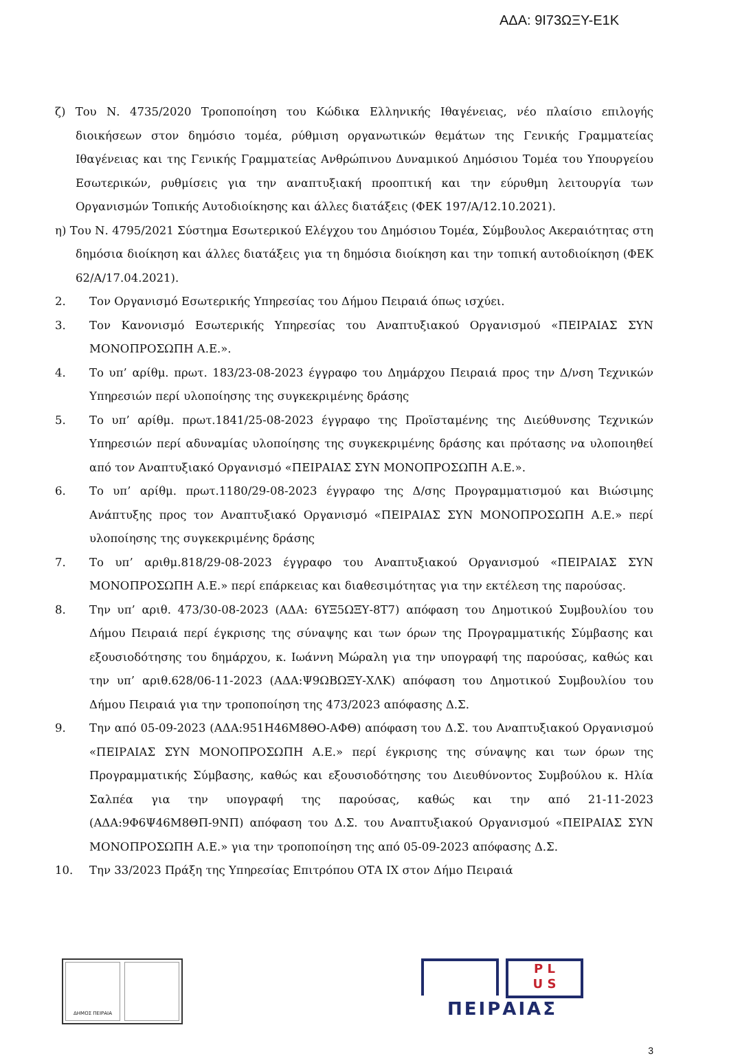ΑΔΑ: 9Ι73ΩΞΥ-Ε1Κ
ζ) Του Ν. 4735/2020 Τροποποίηση του Κώδικα Ελληνικής Ιθαγένειας, νέο πλαίσιο επιλογής διοικήσεων στον δημόσιο τομέα, ρύθμιση οργανωτικών θεμάτων της Γενικής Γραμματείας Ιθαγένειας και της Γενικής Γραμματείας Ανθρώπινου Δυναμικού Δημόσιου Τομέα του Υπουργείου Εσωτερικών, ρυθμίσεις για την αναπτυξιακή προοπτική και την εύρυθμη λειτουργία των Οργανισμών Τοπικής Αυτοδιοίκησης και άλλες διατάξεις (ΦΕΚ 197/Α/12.10.2021).
η) Του Ν. 4795/2021 Σύστημα Εσωτερικού Ελέγχου του Δημόσιου Τομέα, Σύμβουλος Ακεραιότητας στη δημόσια διοίκηση και άλλες διατάξεις για τη δημόσια διοίκηση και την τοπική αυτοδιοίκηση (ΦΕΚ 62/Α/17.04.2021).
2. Τον Οργανισμό Εσωτερικής Υπηρεσίας του Δήμου Πειραιά όπως ισχύει.
3. Τον Κανονισμό Εσωτερικής Υπηρεσίας του Αναπτυξιακού Οργανισμού «ΠΕΙΡΑΙΑΣ ΣΥΝ ΜΟΝΟΠΡΟΣΩΠΗ Α.Ε.».
4. Το υπ’ αρίθμ. πρωτ. 183/23-08-2023 έγγραφο του Δημάρχου Πειραιά προς την Δ/νση Τεχνικών Υπηρεσιών περί υλοποίησης της συγκεκριμένης δράσης
5. Το υπ’ αρίθμ. πρωτ.1841/25-08-2023 έγγραφο της Προϊσταμένης της Διεύθυνσης Τεχνικών Υπηρεσιών περί αδυναμίας υλοποίησης της συγκεκριμένης δράσης και πρότασης να υλοποιηθεί από τον Αναπτυξιακό Οργανισμό «ΠΕΙΡΑΙΑΣ ΣΥΝ ΜΟΝΟΠΡΟΣΩΠΗ Α.Ε.».
6. Το υπ’ αρίθμ. πρωτ.1180/29-08-2023 έγγραφο της Δ/σης Προγραμματισμού και Βιώσιμης Ανάπτυξης προς τον Αναπτυξιακό Οργανισμό «ΠΕΙΡΑΙΑΣ ΣΥΝ ΜΟΝΟΠΡΟΣΩΠΗ Α.Ε.» περί υλοποίησης της συγκεκριμένης δράσης
7. Το υπ’ αριθμ.818/29-08-2023 έγγραφο του Αναπτυξιακού Οργανισμού «ΠΕΙΡΑΙΑΣ ΣΥΝ ΜΟΝΟΠΡΟΣΩΠΗ Α.Ε.» περί επάρκειας και διαθεσιμότητας για την εκτέλεση της παρούσας.
8. Την υπ’ αριθ. 473/30-08-2023 (ΑΔΑ: 6ΥΞ5ΩΞΥ-8Τ7) απόφαση του Δημοτικού Συμβουλίου του Δήμου Πειραιά περί έγκρισης της σύναψης και των όρων της Προγραμματικής Σύμβασης και εξουσιοδότησης του δημάρχου, κ. Ιωάννη Μώραλη για την υπογραφή της παρούσας, καθώς και την υπ’ αριθ.628/06-11-2023 (ΑΔΑ:Ψ9ΩΒΩΞΥ-ΧΛΚ) απόφαση του Δημοτικού Συμβουλίου του Δήμου Πειραιά για την τροποποίηση της 473/2023 απόφασης Δ.Σ.
9. Την από 05-09-2023 (ΑΔΑ:951Η46Μ8ΘΟ-ΑΦΘ) απόφαση του Δ.Σ. του Αναπτυξιακού Οργανισμού «ΠΕΙΡΑΙΑΣ ΣΥΝ ΜΟΝΟΠΡΟΣΩΠΗ Α.Ε.» περί έγκρισης της σύναψης και των όρων της Προγραμματικής Σύμβασης, καθώς και εξουσιοδότησης του Διευθύνοντος Συμβούλου κ. Ηλία Σαλπέα για την υπογραφή της παρούσας, καθώς και την από 21-11-2023 (ΑΔΑ:9Φ6Ψ46Μ8ΘΠ-9ΝΠ) απόφαση του Δ.Σ. του Αναπτυξιακού Οργανισμού «ΠΕΙΡΑΙΑΣ ΣΥΝ ΜΟΝΟΠΡΟΣΩΠΗ Α.Ε.» για την τροποποίηση της από 05-09-2023 απόφασης Δ.Σ.
10. Την 33/2023 Πράξη της Υπηρεσίας Επιτρόπου ΟΤΑ ΙΧ στον Δήμο Πειραιά
ΔΗΜΟΣ ΠΕΙΡΑΙΑ
P L
U S
ΠΕΙΡΑΙΑΣ
3